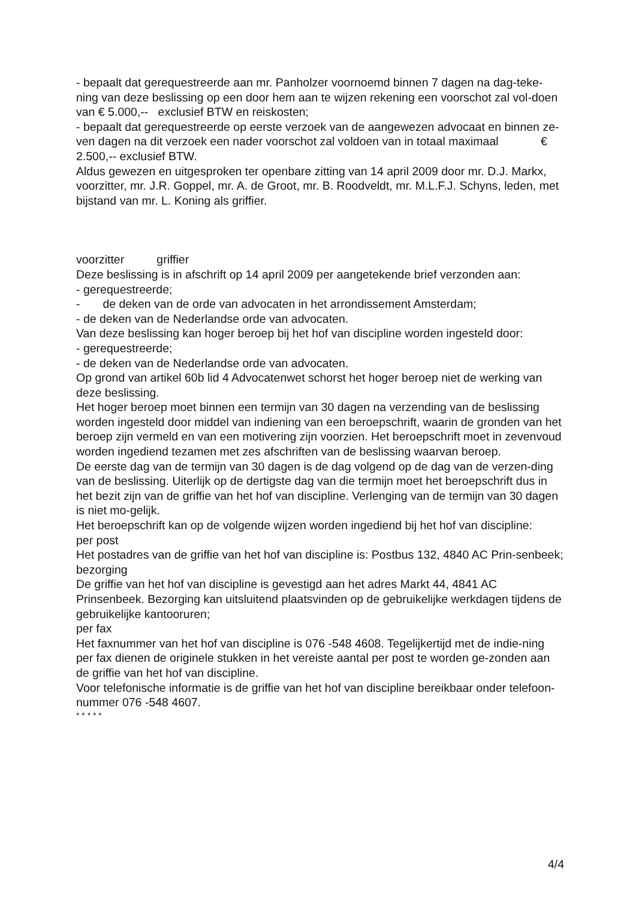- bepaalt dat gerequestreerde aan mr. Panholzer voornoemd binnen 7 dagen na dag-teke-ning van deze beslissing op een door hem aan te wijzen rekening een voorschot zal vol-doen van € 5.000,-- exclusief BTW en reiskosten;
- bepaalt dat gerequestreerde op eerste verzoek van de aangewezen advocaat en binnen ze-ven dagen na dit verzoek een nader voorschot zal voldoen van in totaal maximaal € 2.500,-- exclusief BTW.
Aldus gewezen en uitgesproken ter openbare zitting van 14 april 2009 door mr. D.J. Markx, voorzitter, mr. J.R. Goppel, mr. A. de Groot, mr. B. Roodveldt, mr. M.L.F.J. Schyns, leden, met bijstand van mr. L. Koning als griffier.
voorzitter griffier
Deze beslissing is in afschrift op 14 april 2009 per aangetekende brief verzonden aan:
- gerequestreerde;
- de deken van de orde van advocaten in het arrondissement Amsterdam;
- de deken van de Nederlandse orde van advocaten.
Van deze beslissing kan hoger beroep bij het hof van discipline worden ingesteld door:
- gerequestreerde;
- de deken van de Nederlandse orde van advocaten.
Op grond van artikel 60b lid 4 Advocatenwet schorst het hoger beroep niet de werking van deze beslissing.
Het hoger beroep moet binnen een termijn van 30 dagen na verzending van de beslissing worden ingesteld door middel van indiening van een beroepschrift, waarin de gronden van het beroep zijn vermeld en van een motivering zijn voorzien. Het beroepschrift moet in zevenvoud worden ingediend tezamen met zes afschriften van de beslissing waarvan beroep.
De eerste dag van de termijn van 30 dagen is de dag volgend op de dag van de verzen-ding van de beslissing. Uiterlijk op de dertigste dag van die termijn moet het beroepschrift dus in het bezit zijn van de griffie van het hof van discipline. Verlenging van de termijn van 30 dagen is niet mo-gelijk.
Het beroepschrift kan op de volgende wijzen worden ingediend bij het hof van discipline:
per post
Het postadres van de griffie van het hof van discipline is: Postbus 132, 4840 AC Prin-senbeek;
bezorging
De griffie van het hof van discipline is gevestigd aan het adres Markt 44, 4841 AC Prinsenbeek. Bezorging kan uitsluitend plaatsvinden op de gebruikelijke werkdagen tijdens de gebruikelijke kantooruren;
per fax
Het faxnummer van het hof van discipline is 076 -548 4608. Tegelijkertijd met de indie-ning per fax dienen de originele stukken in het vereiste aantal per post te worden ge-zonden aan de griffie van het hof van discipline.
Voor telefonische informatie is de griffie van het hof van discipline bereikbaar onder telefoon-nummer 076 -548 4607.
* * * * *
4/4